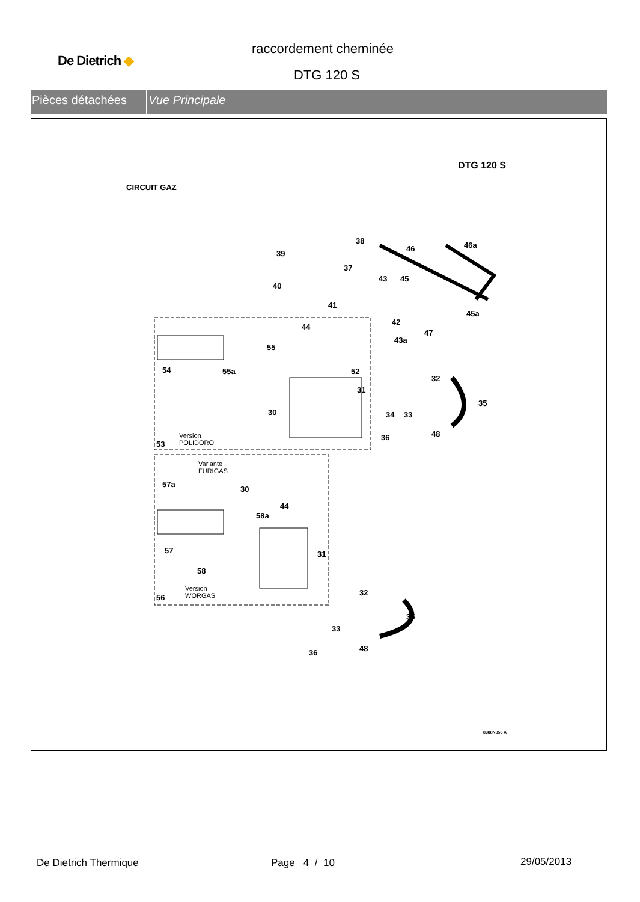De Dietrich ◆
raccordement cheminée
DTG 120 S
Pièces détachées Vue Principale
DTG 120 S
CIRCUIT GAZ
38
39
46 46a
37
40
43 45
41
42
45a
44
47
43a
55
54 55a 52
32
31
35
30 34 33
48 36 Version
POLIDORO 53
Variante
FURIGAS
57a
30
44
58a
57 31
58
Version
WORGAS 56
32
35
33
48 36
8388N056 A
De Dietrich Thermique Page 4 / 10 29/05/2013